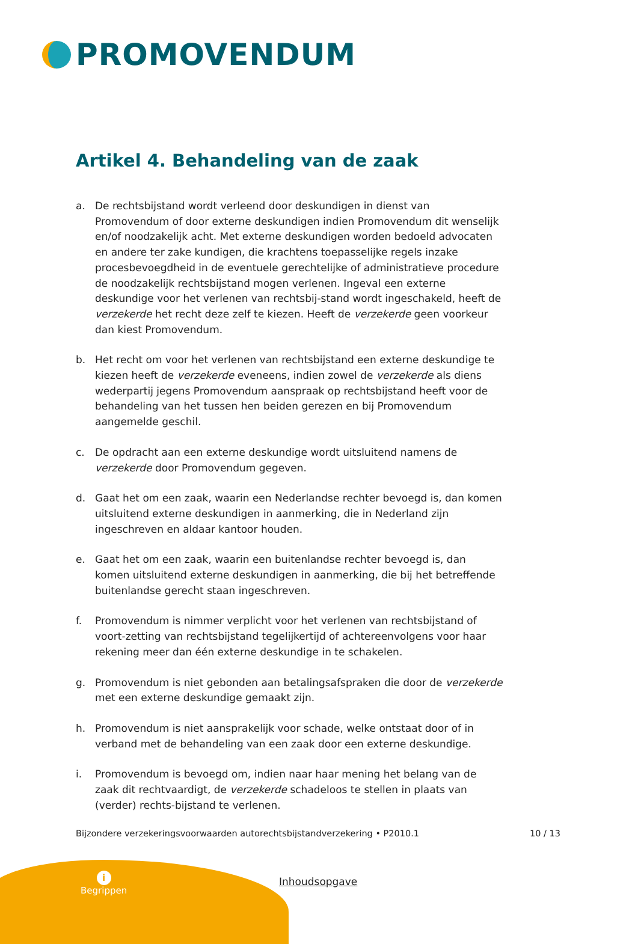PROMOVENDUM
Artikel 4. Behandeling van de zaak
a. De rechtsbijstand wordt verleend door deskundigen in dienst van Promovendum of door externe deskundigen indien Promovendum dit wenselijk en/of noodzakelijk acht. Met externe deskundigen worden bedoeld advocaten en andere ter zake kundigen, die krachtens toepasselijke regels inzake procesbevoegdheid in de eventuele gerechtelijke of administratieve procedure de noodzakelijk rechtsbijstand mogen verlenen. Ingeval een externe deskundige voor het verlenen van rechtsbij-stand wordt ingeschakeld, heeft de verzekerde het recht deze zelf te kiezen. Heeft de verzekerde geen voorkeur dan kiest Promovendum.
b. Het recht om voor het verlenen van rechtsbijstand een externe deskundige te kiezen heeft de verzekerde eveneens, indien zowel de verzekerde als diens wederpartij jegens Promovendum aanspraak op rechtsbijstand heeft voor de behandeling van het tussen hen beiden gerezen en bij Promovendum aangemelde geschil.
c. De opdracht aan een externe deskundige wordt uitsluitend namens de verzekerde door Promovendum gegeven.
d. Gaat het om een zaak, waarin een Nederlandse rechter bevoegd is, dan komen uitsluitend externe deskundigen in aanmerking, die in Nederland zijn ingeschreven en aldaar kantoor houden.
e. Gaat het om een zaak, waarin een buitenlandse rechter bevoegd is, dan komen uitsluitend externe deskundigen in aanmerking, die bij het betreffende buitenlandse gerecht staan ingeschreven.
f. Promovendum is nimmer verplicht voor het verlenen van rechtsbijstand of voort-zetting van rechtsbijstand tegelijkertijd of achtereenvolgens voor haar rekening meer dan één externe deskundige in te schakelen.
g. Promovendum is niet gebonden aan betalingsafspraken die door de verzekerde met een externe deskundige gemaakt zijn.
h. Promovendum is niet aansprakelijk voor schade, welke ontstaat door of in verband met de behandeling van een zaak door een externe deskundige.
i. Promovendum is bevoegd om, indien naar haar mening het belang van de zaak dit rechtvaardigt, de verzekerde schadeloos te stellen in plaats van (verder) rechts-bijstand te verlenen.
Bijzondere verzekeringsvoorwaarden autorechtsbijstandverzekering • P2010.1 10 / 13
i
Begrippen
Inhoudsopgave